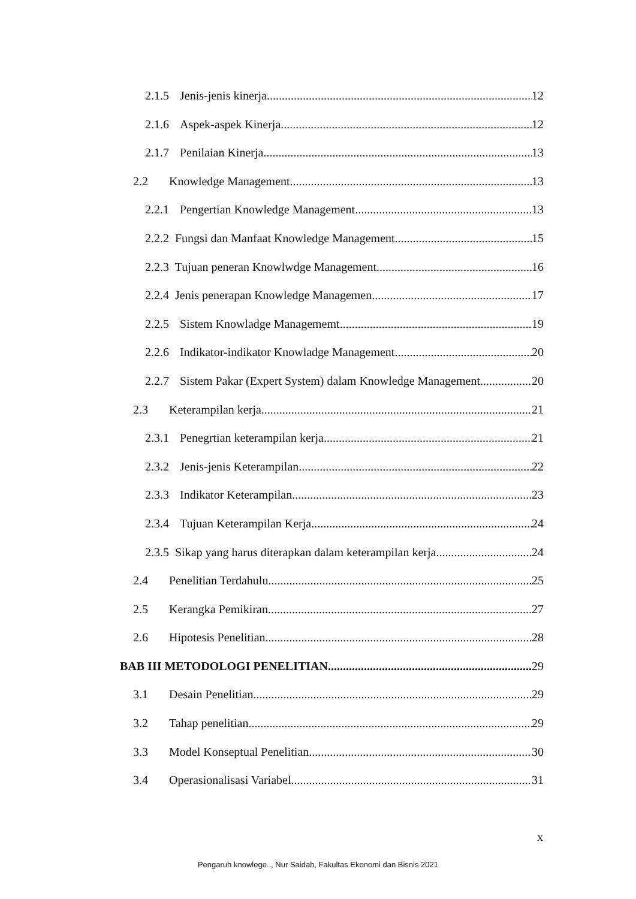2.1.5 Jenis-jenis kinerja 12
2.1.6 Aspek-aspek Kinerja 12
2.1.7 Penilaian Kinerja 13
2.2 Knowledge Management 13
2.2.1 Pengertian Knowledge Management 13
2.2.2 Fungsi dan Manfaat Knowledge Management 15
2.2.3 Tujuan peneran Knowlwdge Management 16
2.2.4 Jenis penerapan Knowledge Managemen 17
2.2.5 Sistem Knowladge Managememt 19
2.2.6 Indikator-indikator Knowladge Management 20
2.2.7 Sistem Pakar (Expert System) dalam Knowledge Management 20
2.3 Keterampilan kerja 21
2.3.1 Penegrtian keterampilan kerja 21
2.3.2 Jenis-jenis Keterampilan 22
2.3.3 Indikator Keterampilan 23
2.3.4 Tujuan Keterampilan Kerja 24
2.3.5 Sikap yang harus diterapkan dalam keterampilan kerja 24
2.4 Penelitian Terdahulu 25
2.5 Kerangka Pemikiran 27
2.6 Hipotesis Penelitian 28
BAB III METODOLOGI PENELITIAN 29
3.1 Desain Penelitian 29
3.2 Tahap penelitian 29
3.3 Model Konseptual Penelitian 30
3.4 Operasionalisasi Variabel 31
x
Pengaruh knowlege.., Nur Saidah, Fakultas Ekonomi dan Bisnis 2021